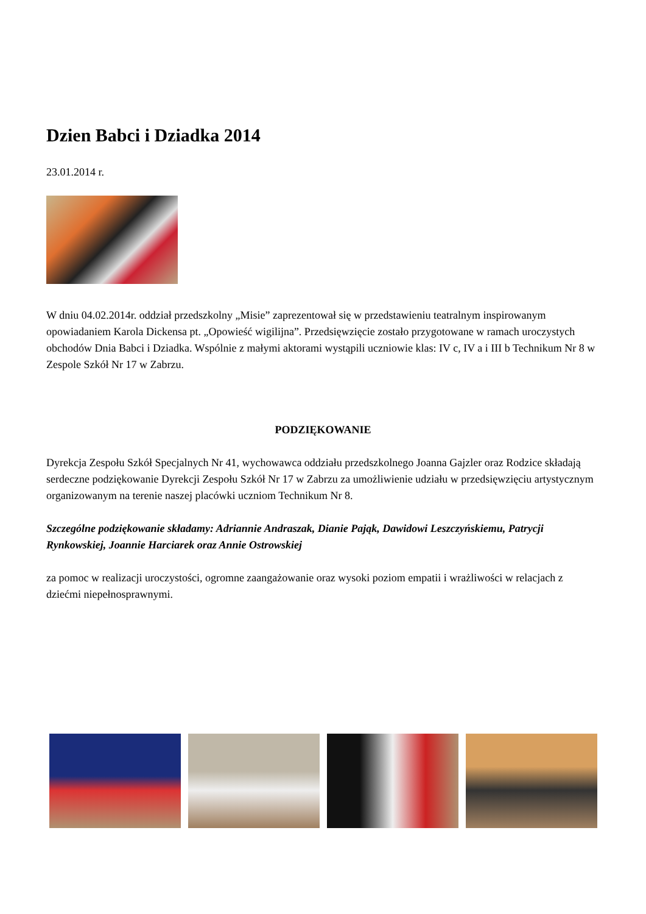Dzien Babci i Dziadka 2014
23.01.2014 r.
W dniu 04.02.2014r. oddział przedszkolny „Misie” zaprezentował się w przedstawieniu teatralnym inspirowanym opowiadaniem Karola Dickensa pt. „Opowieść wigilijna”. Przedsięwzięcie zostało przygotowane w ramach uroczystych obchodów Dnia Babci i Dziadka. Wspólnie z małymi aktorami wystąpili uczniowie klas: IV c, IV a i III b Technikum Nr 8 w Zespole Szkół Nr 17 w Zabrzu.
PODZIĘKOWANIE
Dyrekcja Zespołu Szkół Specjalnych Nr 41, wychowawca oddziału przedszkolnego Joanna Gajzler oraz Rodzice składają serdeczne podziękowanie Dyrekcji Zespołu Szkół Nr 17 w Zabrzu za umożliwienie udziału w przedsięwzięciu artystycznym organizowanym na terenie naszej placówki uczniom Technikum Nr 8.
Szczególne podziękowanie składamy: Adriannie Andraszak, Dianie Pająk, Dawidowi Leszczyńskiemu, Patrycji Rynkowskiej, Joannie Harciarek oraz Annie Ostrowskiej
za pomoc w realizacji uroczystości, ogromne zaangażowanie oraz wysoki poziom empatii i wrażliwości w relacjach z dziećmi niepełnosprawnymi.